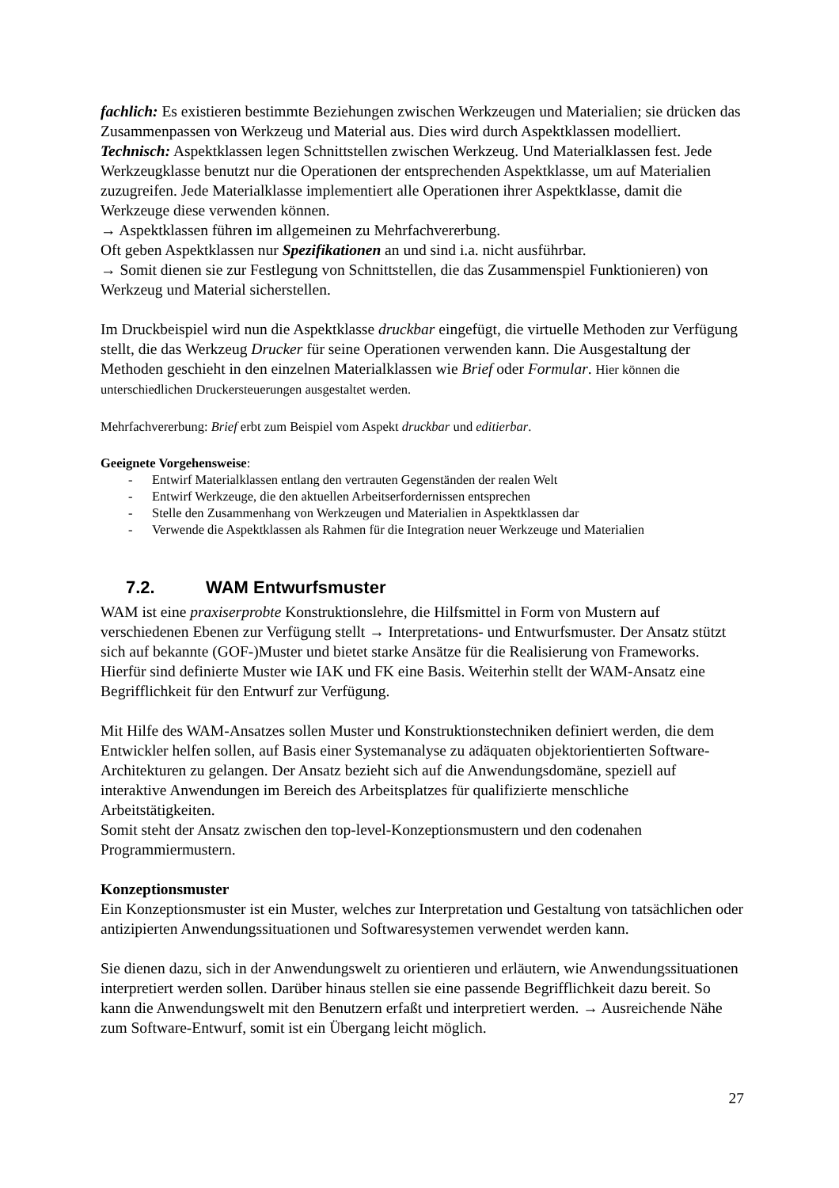fachlich: Es existieren bestimmte Beziehungen zwischen Werkzeugen und Materialien; sie drücken das Zusammenpassen von Werkzeug und Material aus. Dies wird durch Aspektklassen modelliert.
Technisch: Aspektklassen legen Schnittstellen zwischen Werkzeug. Und Materialklassen fest. Jede Werkzeugklasse benutzt nur die Operationen der entsprechenden Aspektklasse, um auf Materialien zuzugreifen. Jede Materialklasse implementiert alle Operationen ihrer Aspektklasse, damit die Werkzeuge diese verwenden können.
→ Aspektklassen führen im allgemeinen zu Mehrfachvererbung.
Oft geben Aspektklassen nur Spezifikationen an und sind i.a. nicht ausführbar.
→ Somit dienen sie zur Festlegung von Schnittstellen, die das Zusammenspiel Funktionieren) von Werkzeug und Material sicherstellen.
Im Druckbeispiel wird nun die Aspektklasse druckbar eingefügt, die virtuelle Methoden zur Verfügung stellt, die das Werkzeug Drucker für seine Operationen verwenden kann. Die Ausgestaltung der Methoden geschieht in den einzelnen Materialklassen wie Brief oder Formular. Hier können die unterschiedlichen Druckersteuerungen ausgestaltet werden.
Mehrfachvererbung: Brief erbt zum Beispiel vom Aspekt druckbar und editierbar.
Geeignete Vorgehensweise:
- Entwirf Materialklassen entlang den vertrauten Gegenständen der realen Welt
- Entwirf Werkzeuge, die den aktuellen Arbeitserfordernissen entsprechen
- Stelle den Zusammenhang von Werkzeugen und Materialien in Aspektklassen dar
- Verwende die Aspektklassen als Rahmen für die Integration neuer Werkzeuge und Materialien
7.2. WAM Entwurfsmuster
WAM ist eine praxiserprobte Konstruktionslehre, die Hilfsmittel in Form von Mustern auf verschiedenen Ebenen zur Verfügung stellt → Interpretations- und Entwurfsmuster. Der Ansatz stützt sich auf bekannte (GOF-)Muster und bietet starke Ansätze für die Realisierung von Frameworks. Hierfür sind definierte Muster wie IAK und FK eine Basis. Weiterhin stellt der WAM-Ansatz eine Begrifflichkeit für den Entwurf zur Verfügung.
Mit Hilfe des WAM-Ansatzes sollen Muster und Konstruktionstechniken definiert werden, die dem Entwickler helfen sollen, auf Basis einer Systemanalyse zu adäquaten objektorientierten Software-Architekturen zu gelangen. Der Ansatz bezieht sich auf die Anwendungsdomäne, speziell auf interaktive Anwendungen im Bereich des Arbeitsplatzes für qualifizierte menschliche Arbeitstätigkeiten.
Somit steht der Ansatz zwischen den top-level-Konzeptionsmustern und den codenahen Programmiermustern.
Konzeptionsmuster
Ein Konzeptionsmuster ist ein Muster, welches zur Interpretation und Gestaltung von tatsächlichen oder antizipierten Anwendungssituationen und Softwaresystemen verwendet werden kann.
Sie dienen dazu, sich in der Anwendungswelt zu orientieren und erläutern, wie Anwendungssituationen interpretiert werden sollen. Darüber hinaus stellen sie eine passende Begrifflichkeit dazu bereit. So kann die Anwendungswelt mit den Benutzern erfaßt und interpretiert werden. → Ausreichende Nähe zum Software-Entwurf, somit ist ein Übergang leicht möglich.
27